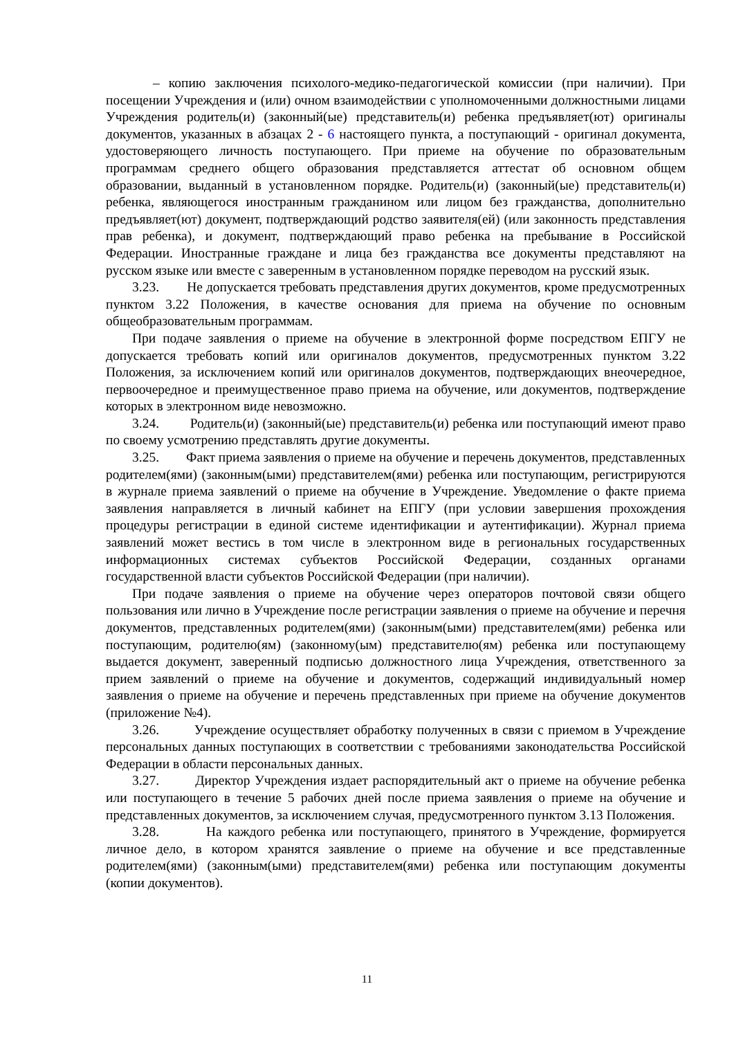– копию заключения психолого-медико-педагогической комиссии (при наличии). При посещении Учреждения и (или) очном взаимодействии с уполномоченными должностными лицами Учреждения родитель(и) (законный(ые) представитель(и) ребенка предъявляет(ют) оригиналы документов, указанных в абзацах 2 - 6 настоящего пункта, а поступающий - оригинал документа, удостоверяющего личность поступающего. При приеме на обучение по образовательным программам среднего общего образования представляется аттестат об основном общем образовании, выданный в установленном порядке. Родитель(и) (законный(ые) представитель(и) ребенка, являющегося иностранным гражданином или лицом без гражданства, дополнительно предъявляет(ют) документ, подтверждающий родство заявителя(ей) (или законность представления прав ребенка), и документ, подтверждающий право ребенка на пребывание в Российской Федерации. Иностранные граждане и лица без гражданства все документы представляют на русском языке или вместе с заверенным в установленном порядке переводом на русский язык.
3.23. Не допускается требовать представления других документов, кроме предусмотренных пунктом 3.22 Положения, в качестве основания для приема на обучение по основным общеобразовательным программам.
При подаче заявления о приеме на обучение в электронной форме посредством ЕПГУ не допускается требовать копий или оригиналов документов, предусмотренных пунктом 3.22 Положения, за исключением копий или оригиналов документов, подтверждающих внеочередное, первоочередное и преимущественное право приема на обучение, или документов, подтверждение которых в электронном виде невозможно.
3.24. Родитель(и) (законный(ые) представитель(и) ребенка или поступающий имеют право по своему усмотрению представлять другие документы.
3.25. Факт приема заявления о приеме на обучение и перечень документов, представленных родителем(ями) (законным(ыми) представителем(ями) ребенка или поступающим, регистрируются в журнале приема заявлений о приеме на обучение в Учреждение. Уведомление о факте приема заявления направляется в личный кабинет на ЕПГУ (при условии завершения прохождения процедуры регистрации в единой системе идентификации и аутентификации). Журнал приема заявлений может вестись в том числе в электронном виде в региональных государственных информационных системах субъектов Российской Федерации, созданных органами государственной власти субъектов Российской Федерации (при наличии).
При подаче заявления о приеме на обучение через операторов почтовой связи общего пользования или лично в Учреждение после регистрации заявления о приеме на обучение и перечня документов, представленных родителем(ями) (законным(ыми) представителем(ями) ребенка или поступающим, родителю(ям) (законному(ым) представителю(ям) ребенка или поступающему выдается документ, заверенный подписью должностного лица Учреждения, ответственного за прием заявлений о приеме на обучение и документов, содержащий индивидуальный номер заявления о приеме на обучение и перечень представленных при приеме на обучение документов (приложение №4).
3.26. Учреждение осуществляет обработку полученных в связи с приемом в Учреждение персональных данных поступающих в соответствии с требованиями законодательства Российской Федерации в области персональных данных.
3.27. Директор Учреждения издает распорядительный акт о приеме на обучение ребенка или поступающего в течение 5 рабочих дней после приема заявления о приеме на обучение и представленных документов, за исключением случая, предусмотренного пунктом 3.13 Положения.
3.28. На каждого ребенка или поступающего, принятого в Учреждение, формируется личное дело, в котором хранятся заявление о приеме на обучение и все представленные родителем(ями) (законным(ыми) представителем(ями) ребенка или поступающим документы (копии документов).
11